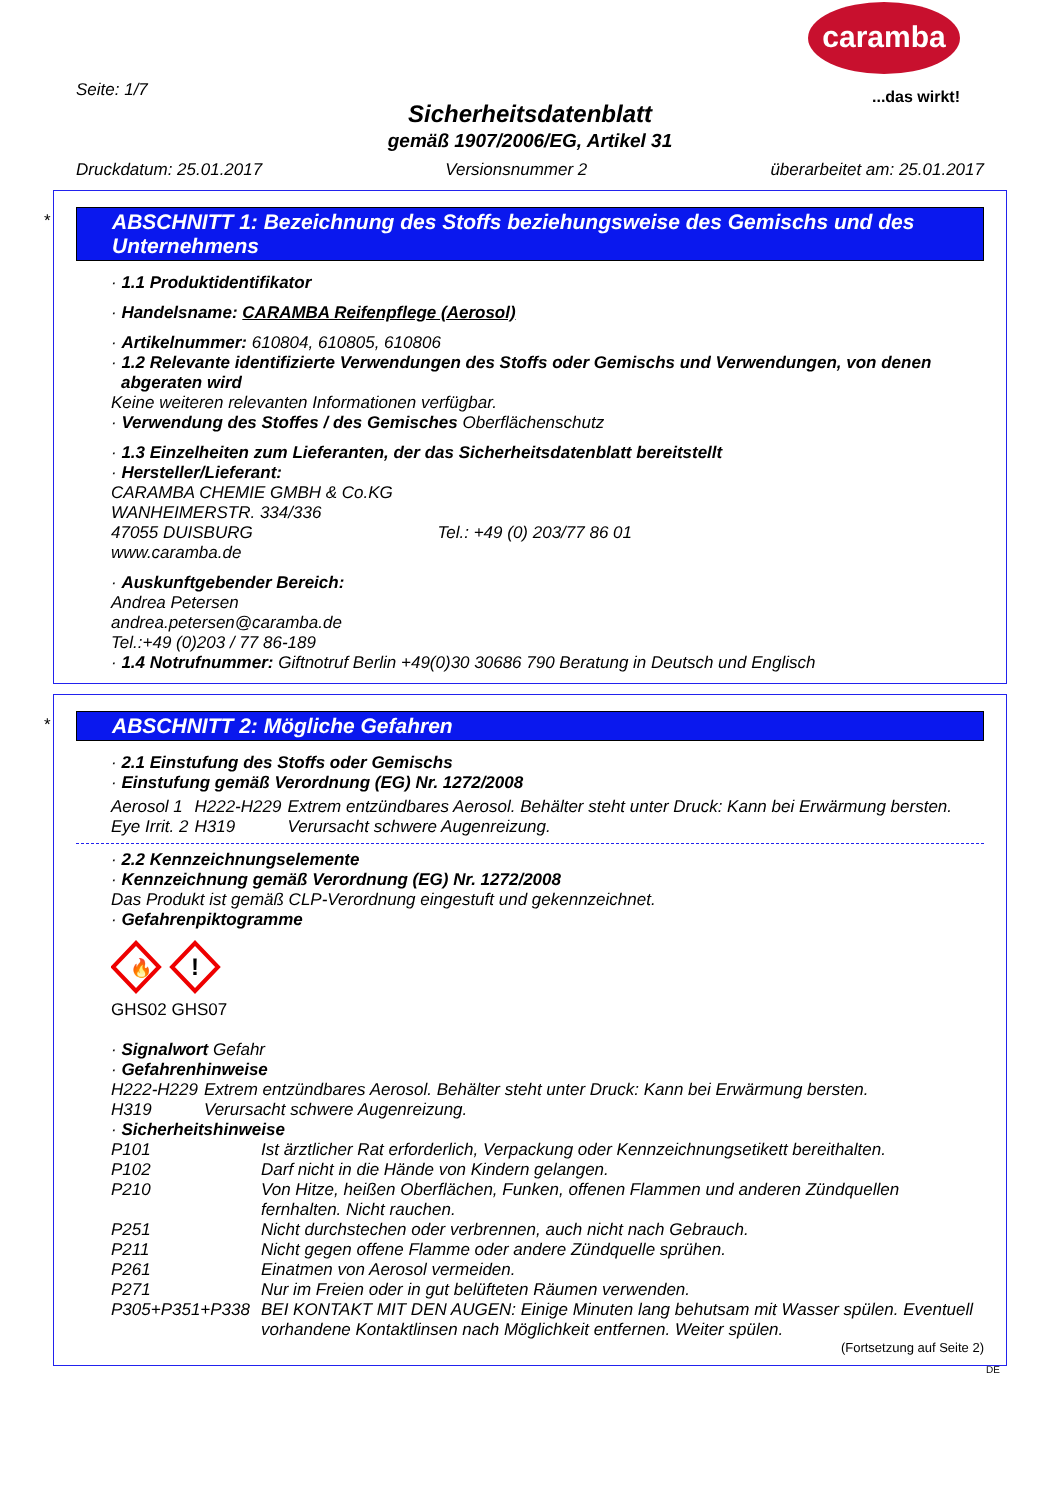caramba
...das wirkt!
Seite: 1/7
Sicherheitsdatenblatt
gemäß 1907/2006/EG, Artikel 31
Druckdatum: 25.01.2017 Versionsnummer 2 überarbeitet am: 25.01.2017
*
ABSCHNITT 1: Bezeichnung des Stoffs beziehungsweise des Gemischs und des Unternehmens
· 1.1 Produktidentifikator
· Handelsname: CARAMBA Reifenpflege (Aerosol)
· Artikelnummer: 610804, 610805, 610806
· 1.2 Relevante identifizierte Verwendungen des Stoffs oder Gemischs und Verwendungen, von denen abgeraten wird
Keine weiteren relevanten Informationen verfügbar.
· Verwendung des Stoffes / des Gemisches Oberflächenschutz
· 1.3 Einzelheiten zum Lieferanten, der das Sicherheitsdatenblatt bereitstellt
· Hersteller/Lieferant:
CARAMBA CHEMIE GMBH & Co.KG
WANHEIMERSTR. 334/336
47055 DUISBURG Tel.: +49 (0) 203/77 86 01
www.caramba.de
· Auskunftgebender Bereich:
Andrea Petersen
andrea.petersen@caramba.de
Tel.:+49 (0)203 / 77 86-189
· 1.4 Notrufnummer: Giftnotruf Berlin +49(0)30 30686 790 Beratung in Deutsch und Englisch
*
ABSCHNITT 2: Mögliche Gefahren
· 2.1 Einstufung des Stoffs oder Gemischs
· Einstufung gemäß Verordnung (EG) Nr. 1272/2008
| Aerosol 1 | H222-H229 | Extrem entzündbares Aerosol. Behälter steht unter Druck: Kann bei Erwärmung bersten. |
| Eye Irrit. 2 | H319 | Verursacht schwere Augenreizung. |
· 2.2 Kennzeichnungselemente
· Kennzeichnung gemäß Verordnung (EG) Nr. 1272/2008
Das Produkt ist gemäß CLP-Verordnung eingestuft und gekennzeichnet.
· Gefahrenpiktogramme
🔥
!
GHS02 GHS07
· Signalwort Gefahr
· Gefahrenhinweise
| H222-H229 | Extrem entzündbares Aerosol. Behälter steht unter Druck: Kann bei Erwärmung bersten. |
| H319 | Verursacht schwere Augenreizung. |
· Sicherheitshinweise
| P101 | Ist ärztlicher Rat erforderlich, Verpackung oder Kennzeichnungsetikett bereithalten. |
| P102 | Darf nicht in die Hände von Kindern gelangen. |
| P210 | Von Hitze, heißen Oberflächen, Funken, offenen Flammen und anderen Zündquellen fernhalten. Nicht rauchen. |
| P251 | Nicht durchstechen oder verbrennen, auch nicht nach Gebrauch. |
| P211 | Nicht gegen offene Flamme oder andere Zündquelle sprühen. |
| P261 | Einatmen von Aerosol vermeiden. |
| P271 | Nur im Freien oder in gut belüfteten Räumen verwenden. |
| P305+P351+P338 | BEI KONTAKT MIT DEN AUGEN: Einige Minuten lang behutsam mit Wasser spülen. Eventuell vorhandene Kontaktlinsen nach Möglichkeit entfernen. Weiter spülen. |
(Fortsetzung auf Seite 2)
DE